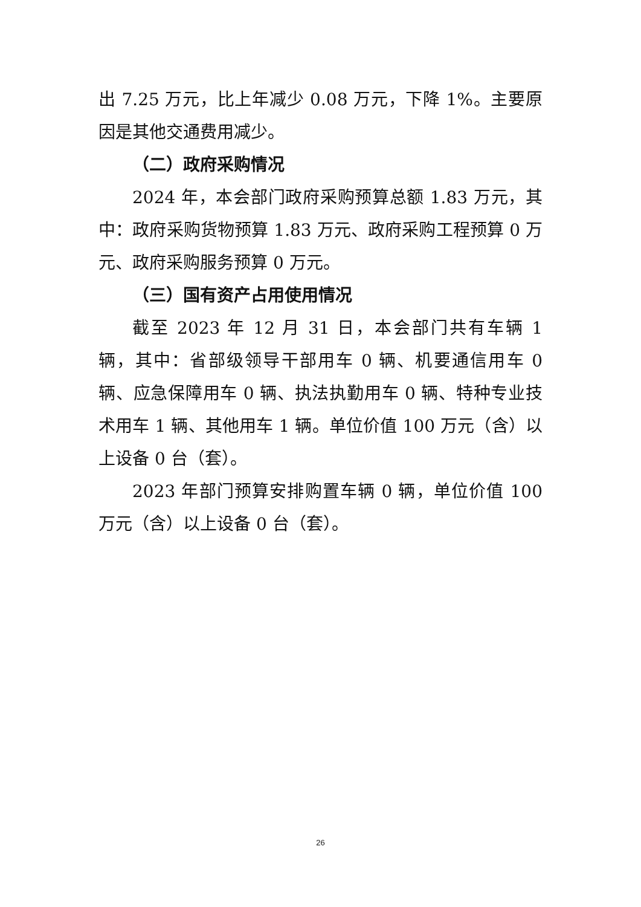出 7.25 万元，比上年减少 0.08 万元，下降 1%。主要原因是其他交通费用减少。
（二）政府采购情况
2024 年，本会部门政府采购预算总额 1.83 万元，其中：政府采购货物预算 1.83 万元、政府采购工程预算 0 万元、政府采购服务预算 0 万元。
（三）国有资产占用使用情况
截至 2023 年 12 月 31 日，本会部门共有车辆 1 辆，其中：省部级领导干部用车 0 辆、机要通信用车 0 辆、应急保障用车 0 辆、执法执勤用车 0 辆、特种专业技术用车 1 辆、其他用车 1 辆。单位价值 100 万元（含）以上设备 0 台（套）。
2023 年部门预算安排购置车辆 0 辆，单位价值 100 万元（含）以上设备 0 台（套）。
26